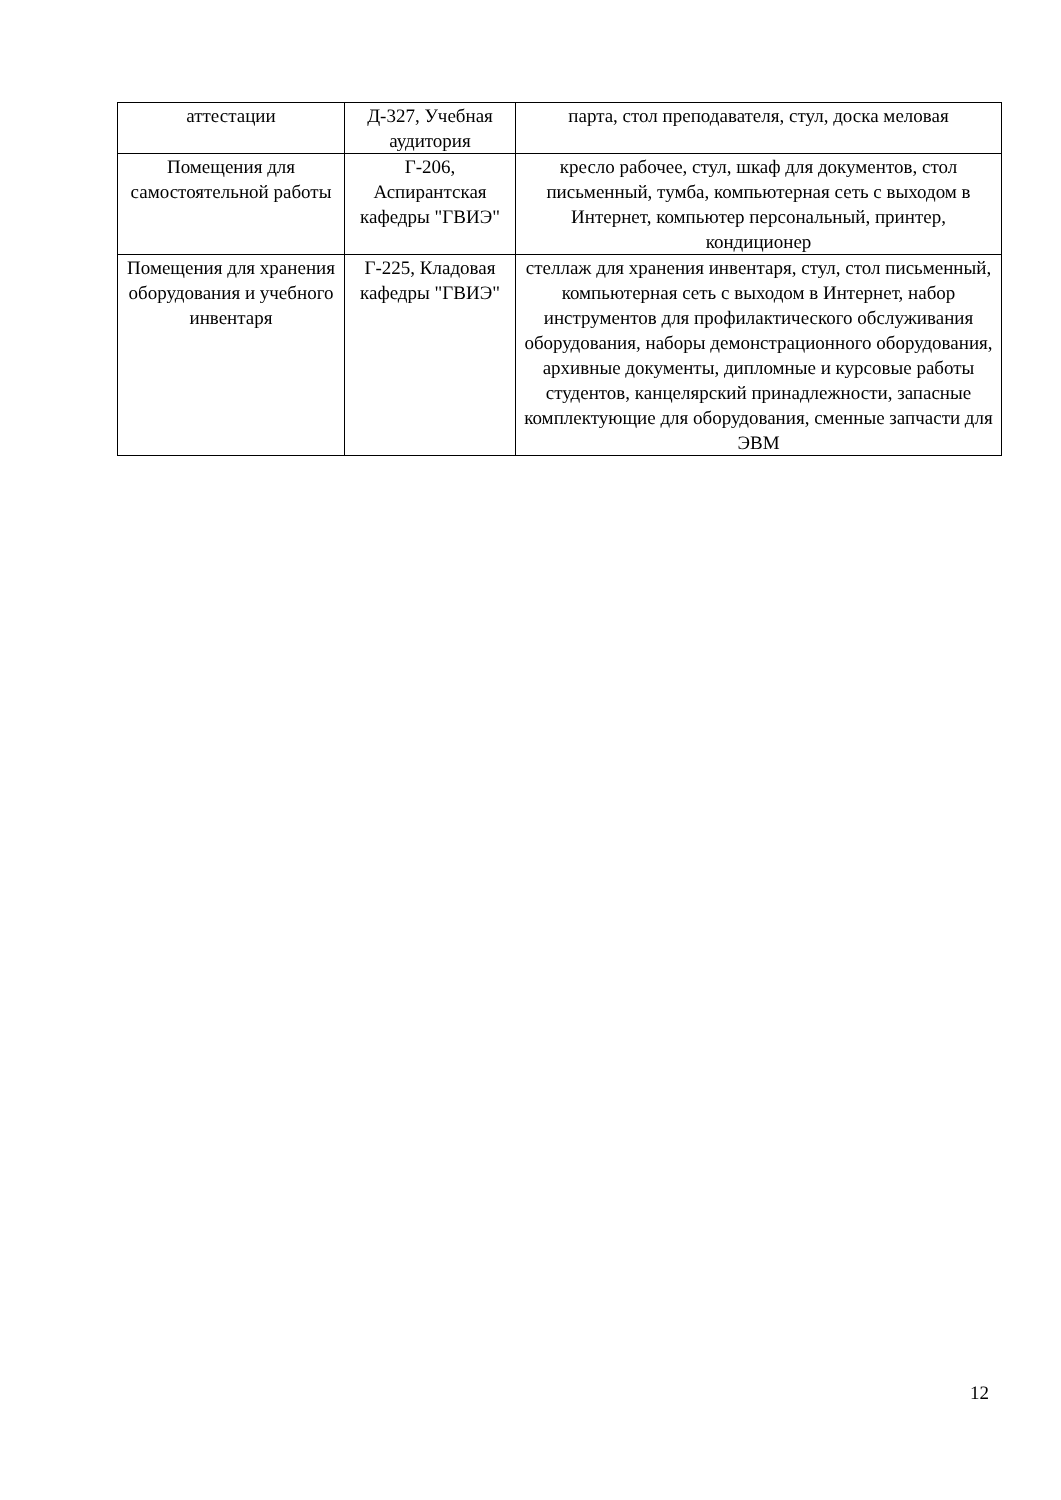| аттестации | Д-327, Учебная аудитория | парта, стол преподавателя, стул, доска меловая |
| Помещения для самостоятельной работы | Г-206, Аспирантская кафедры "ГВИЭ" | кресло рабочее, стул, шкаф для документов, стол письменный, тумба, компьютерная сеть с выходом в Интернет, компьютер персональный, принтер, кондиционер |
| Помещения для хранения оборудования и учебного инвентаря | Г-225, Кладовая кафедры "ГВИЭ" | стеллаж для хранения инвентаря, стул, стол письменный, компьютерная сеть с выходом в Интернет, набор инструментов для профилактического обслуживания оборудования, наборы демонстрационного оборудования, архивные документы, дипломные и курсовые работы студентов, канцелярский принадлежности, запасные комплектующие для оборудования, сменные запчасти для ЭВМ |
12